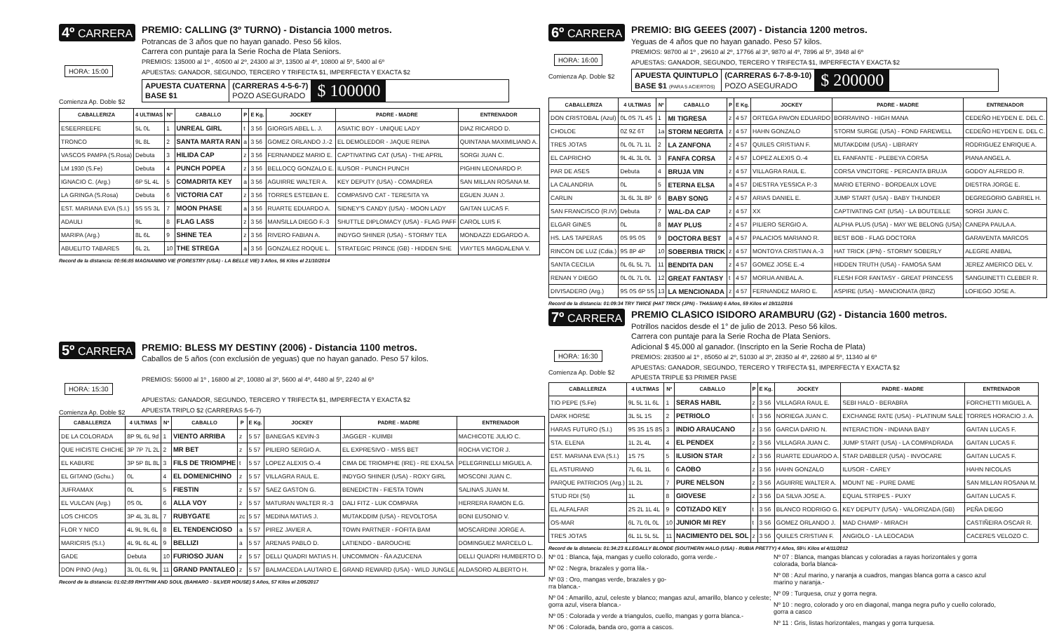4º CARRERA
HORA: 15:00
Comienza Ap. Doble $2
PREMIO: CALLING (3º TURNO) - Distancia 1000 metros.
Potrancas de 3 años que no hayan ganado. Peso 56 kilos.
Carrera con puntaje para la Serie Rocha de Plata Seniors.
PREMIOS: 135000 al 1º , 40500 al 2º, 24300 al 3º, 13500 al 4º, 10800 al 5º, 5400 al 6º
APUESTAS: GANADOR, SEGUNDO, TERCERO Y TRIFECTA $1, IMPERFECTA Y EXACTA $2
APUESTA CUATERNA
BASE $1
(CARRERAS 4-5-6-7)
POZO ASEGURADO
$ 100000
| CABALLERIZA | 4 ULTIMAS | Nº | CABALLO | P | E Kg. | JOCKEY | PADRE - MADRE | ENTRENADOR |
| --- | --- | --- | --- | --- | --- | --- | --- | --- |
| ESEERREEFE | 5L 0L | 1 | UNREAL GIRL | t | 3 56 | GIORGIS ABEL L. J. | ASIATIC BOY - UNIQUE LADY | DIAZ RICARDO D. |
| TRONCO | 9L 8L | 2 | SANTA MARTA RAN | a | 3 56 | GOMEZ ORLANDO J.-2 | EL DEMOLEDOR - JAQUE REINA | QUINTANA MAXIMILIANO A. |
| VASCOS PAMPA (S.Rosa) | Debuta | 3 | HILIDA CAP | z | 3 56 | FERNANDEZ MARIO E. | CAPTIVATING CAT (USA) - THE APRIL | SORGI JUAN C. |
| LM 1930 (S.Fe) | Debuta | 4 | PUNCH POPEA | z | 3 56 | BELLOCQ GONZALO E. | ILUSOR - PUNCH PUNCH | PIGHIN LEONARDO P. |
| IGNACIO C. (Arg.) | 6P 5L 4L | 5 | COMADRITA KEY | a | 3 56 | AGUIRRE WALTER A. | KEY DEPUTY (USA) - COMADREA | SAN MILLAN ROSANA M. |
| LA GRINGA (S.Rosa) | Debuta | 6 | VICTORIA CAT | z | 3 56 | TORRES ESTEBAN E. | COMPASIVO CAT - TERESITA YA | EGUEN JUAN J. |
| EST. MARIANA EVA (S.I.) | 5S 5S 3L | 7 | MOON PHASE | a | 3 56 | RUARTE EDUARDO A. | SIDNEY'S CANDY (USA) - MOON LADY | GAITAN LUCAS F. |
| ADAULI | 9L | 8 | FLAG LASS | z | 3 56 | MANSILLA DIEGO F.-3 | SHUTTLE DIPLOMACY (USA) - FLAG PAFF | CAROL LUIS F. |
| MARIPA (Arg.) | 8L 6L | 9 | SHINE TEA | z | 3 56 | RIVERO FABIAN A. | INDYGO SHINER (USA) - STORMY TEA | MONDAZZI EDGARDO A. |
| ABUELITO TABARES | 6L 2L | 10 | THE STREGA | a | 3 56 | GONZALEZ ROQUE L. | STRATEGIC PRINCE (GB) - HIDDEN SHE | VIAYTES MAGDALENA V. |
Record de la distancia: 00:56:85 MAGNANIMO VIE (FORESTRY (USA) - LA BELLE VIE) 3 Años, 56 Kilos el 21/10/2014
5º CARRERA
HORA: 15:30
Comienza Ap. Doble $2
PREMIO: BLESS MY DESTINY (2006) - Distancia 1100 metros.
Caballos de 5 años (con exclusión de yeguas) que no hayan ganado. Peso 57 kilos.
PREMIOS: 56000 al 1º , 16800 al 2º, 10080 al 3º, 5600 al 4º, 4480 al 5º, 2240 al 6º
APUESTAS: GANADOR, SEGUNDO, TERCERO Y TRIFECTA $1, IMPERFECTA Y EXACTA $2
APUESTA TRIPLO $2 (CARRERAS 5-6-7)
| CABALLERIZA | 4 ULTIMAS | Nº | CABALLO | P | E Kg. | JOCKEY | PADRE - MADRE | ENTRENADOR |
| --- | --- | --- | --- | --- | --- | --- | --- | --- |
| DE LA COLORADA | 8P 9L 6L 9d | 1 | VIENTO ARRIBA | z | 5 57 | BANEGAS KEVIN-3 | JAGGER - KUIMBI | MACHICOTE JULIO C. |
| QUE HICISTE CHICHE | 3P 7P 7L 2L | 2 | MR BET | z | 5 57 | PILIERO SERGIO A. | EL EXPRESIVO - MISS BET | ROCHA VICTOR J. |
| EL KABURE | 3P 5P 8L 8L | 3 | FILS DE TRIOMPHE | t | 5 57 | LOPEZ ALEXIS O.-4 | CIMA DE TRIOMPHE (IRE) - RE EXALSA | PELEGRINELLI MIGUEL A. |
| EL GITANO (Gchu.) | 0L | 4 | EL DOMENICHINO | z | 5 57 | VILLAGRA RAUL E. | INDYGO SHINER (USA) - ROXY GIRL | MOSCONI JUAN C. |
| JUFRAMAX | 0L | 5 | FIESTIN | z | 5 57 | SAEZ GASTON G. | BENEDICTIN - FIESTA TOWN | SALINAS JUAN M. |
| EL VULCAN (Arg.) | 0S 0L | 6 | ALLA VOY | z | 5 57 | MATURAN WALTER R.-3 | DALI FITZ - LUK COMPARA | HERRERA RAMON E.G. |
| LOS CHICOS | 3P 4L 3L 8L | 7 | RUBYGATE | zc | 5 57 | MEDINA MATIAS J. | MUTAKDDIM (USA) - REVOLTOSA | BONI EUSONIO V. |
| FLOR Y NICO | 4L 9L 9L 6L | 8 | EL TENDENCIOSO | a | 5 57 | PIREZ JAVIER A. | TOWN PARTNER - FOFITA BAM | MOSCARDINI JORGE A. |
| MARICRIS (S.I.) | 4L 9L 6L 4L | 9 | BELLIZI | a | 5 57 | ARENAS PABLO D. | LATIENDO - BAROUCHE | DOMINGUEZ MARCELO L. |
| GADE | Debuta | 10 | FURIOSO JUAN | z | 5 57 | DELLI QUADRI MATIAS H. | UNCOMMON - ÑA AZUCENA | DELLI QUADRI HUMBERTO D. |
| DON PINO (Arg.) | 3L 0L 6L 9L | 11 | GRAND PANTALEO | z | 5 57 | BALMACEDA LAUTARO E. | GRAND REWARD (USA) - WILD JUNGLE | ALDASORO ALBERTO H. |
Record de la distancia: 01:02:89 RHYTHM AND SOUL (BAHIARO - SILVER HOUSE) 5 Años, 57 Kilos el 2/05/2017
6º CARRERA
HORA: 16:00
Comienza Ap. Doble $2
PREMIO: BIG GEEES (2007) - Distancia 1200 metros.
Yeguas de 4 años que no hayan ganado. Peso 57 kilos.
PREMIOS: 98700 al 1º , 29610 al 2º, 17766 al 3º, 9870 al 4º, 7896 al 5º, 3948 al 6º
APUESTAS: GANADOR, SEGUNDO, TERCERO Y TRIFECTA $1, IMPERFECTA Y EXACTA $2
APUESTA QUINTUPLO
BASE $1 (PARA 5 ACIERTOS)
(CARRERAS 6-7-8-9-10)
POZO ASEGURADO
$ 200000
| CABALLERIZA | 4 ULTIMAS | Nº | CABALLO | P | E Kg. | JOCKEY | PADRE - MADRE | ENTRENADOR |
| --- | --- | --- | --- | --- | --- | --- | --- | --- |
| DON CRISTOBAL (Azul) | 0L 0S 7L 4S | 1 | MI TIGRESA | z | 4 57 | ORTEGA PAVON EDUARDO | BORRAVINO - HIGH MANA | CEDEÑO HEYDEN E. DEL C. |
| CHOLOE | 0Z 9Z 6T | 1a | STORM NEGRITA | z | 4 57 | HAHN GONZALO | STORM SURGE (USA) - FOND FAREWELL | CEDEÑO HEYDEN E. DEL C. |
| TRES JOTAS | 0L 0L 7L 1L | 2 | LA ZANFONA | z | 4 57 | QUILES CRISTIAN F. | MUTAKDDIM (USA) - LIBRARY | RODRIGUEZ ENRIQUE A. |
| EL CAPRICHO | 9L 4L 3L 0L | 3 | FANFA CORSA | z | 4 57 | LOPEZ ALEXIS O.-4 | EL FANFANTE - PLEBEYA CORSA | PIANA ANGEL A. |
| PAR DE ASES | Debuta | 4 | BRUJA VIN | z | 4 57 | VILLAGRA RAUL E. | CORSA VINCITORE - PERCANTA BRUJA | GODOY ALFREDO R. |
| LA CALANDRIA | 0L | 5 | ETERNA ELSA | a | 4 57 | DIESTRA YESSICA P.-3 | MARIO ETERNO - BORDEAUX LOVE | DIESTRA JORGE E. |
| CARLIN | 3L 6L 3L 8P | 6 | BABY SONG | z | 4 57 | ARIAS DANIEL E. | JUMP START (USA) - BABY THUNDER | DEGREGORIO GABRIEL H. |
| SAN FRANCISCO (R.IV) | Debuta | 7 | WAL-DA CAP | z | 4 57 | XX | CAPTIVATING CAT (USA) - LA BOUTEILLE | SORGI JUAN C. |
| ELGAR GINES | 0L | 8 | MAY PLUS | z | 4 57 | PILIERO SERGIO A. | ALPHA PLUS (USA) - MAY WE BELONG (USA) | CANEPA PAULA A. |
| HS. LAS TAPERAS | 0S 9S 0S | 9 | DOCTORA BEST | a | 4 57 | PALACIOS MARIANO R. | BEST BOB - FLAG DOCTORA | GARAVENTA MARCOS |
| RINCON DE LUZ (Cdia.) | 9S 8P 4P | 10 | SOBERBIA TRICK | z | 4 57 | MONTOYA CRISTIAN A.-3 | HAT TRICK (JPN) - STORMY SOBERLY | ALEGRE ANIBAL |
| SANTA CECILIA | 0L 6L 5L 7L | 11 | BENDITA DAN | z | 4 57 | GOMEZ JOSE E.-4 | HIDDEN TRUTH (USA) - FAMOSA SAM | JEREZ AMERICO DEL V. |
| RENAN Y DIEGO | 0L 0L 7L 0L | 12 | GREAT FANTASY | t | 4 57 | MORUA ANIBAL A. | FLESH FOR FANTASY - GREAT PRINCESS | SANGUINETTI CLEBER R. |
| DIVISADERO (Arg.) | 9S 0S 6P 5S | 13 | LA MENCIONADA | z | 4 57 | FERNANDEZ MARIO E. | ASPIRE (USA) - MANCIONATA (BRZ) | LOFIEGO JOSE A. |
Record de la distancia: 01:09:34 TRY TWICE (HAT TRICK (JPN) - THASIAN) 6 Años, 59 Kilos el 19/11/2016
7º CARRERA
HORA: 16:30
Comienza Ap. Doble $2
PREMIO CLASICO ISIDORO ARAMBURU (G2) - Distancia 1600 metros.
Potrillos nacidos desde el 1° de julio de 2013. Peso 56 kilos.
Carrera con puntaje para la Serie Rocha de Plata Seniors.
Adicional $ 45.000 al ganador. (Inscripto en la Serie Rocha de Plata)
PREMIOS: 283500 al 1º , 85050 al 2º, 51030 al 3º, 28350 al 4º, 22680 al 5º, 11340 al 6º
APUESTAS: GANADOR, SEGUNDO, TERCERO Y TRIFECTA $1, IMPERFECTA Y EXACTA $2
APUESTA TRIPLE $3 PRIMER PASE
| CABALLERIZA | 4 ULTIMAS | Nº | CABALLO | P | E Kg. | JOCKEY | PADRE - MADRE | ENTRENADOR |
| --- | --- | --- | --- | --- | --- | --- | --- | --- |
| TIO PEPE (S.Fe) | 9L 5L 1L 6L | 1 | SERAS HABIL | z | 3 56 | VILLAGRA RAUL E. | SEBI HALO - BERABRA | FORCHETTI MIGUEL A. |
| DARK HORSE | 3L 5L 1S | 2 | PETRIOLO | t | 3 56 | NORIEGA JUAN C. | EXCHANGE RATE (USA) - PLATINUM SALE | TORRES HORACIO J. A. |
| HARAS FUTURO (S.I.) | 9S 3S 1S 8S | 3 | INDIO ARAUCANO | z | 3 56 | GARCIA DARIO N. | INTERACTION - INDIANA BABY | GAITAN LUCAS F. |
| STA. ELENA | 1L 2L 4L | 4 | EL PENDEX | z | 3 56 | VILLAGRA JUAN C. | JUMP START (USA) - LA COMPADRADA | GAITAN LUCAS F. |
| EST. MARIANA EVA (S.I.) | 1S 7S | 5 | ILUSION STAR | z | 3 56 | RUARTE EDUARDO A. | STAR DABBLER (USA) - INVOCARE | GAITAN LUCAS F. |
| EL ASTURIANO | 7L 6L 1L | 6 | CAOBO | z | 3 56 | HAHN GONZALO | ILUSOR - CAREY | HAHN NICOLAS |
| PARQUE PATRICIOS (Arg.) | 1L 2L | 7 | PURE NELSON | z | 3 56 | AGUIRRE WALTER A. | MOUNT NE - PURE DAME | SAN MILLAN ROSANA M. |
| STUD RDI (SI) | 1L | 8 | GIOVESE | z | 3 56 | DA SILVA JOSE A. | EQUAL STRIPES - PUXY | GAITAN LUCAS F. |
| EL ALFALFAR | 2S 2L 1L 4L | 9 | COTIZADO KEY | t | 3 56 | BLANCO RODRIGO G. | KEY DEPUTY (USA) - VALORIZADA (GB) | PEÑA DIEGO |
| OS-MAR | 6L 7L 0L 0L | 10 | JUNIOR MI REY | t | 3 56 | GOMEZ ORLANDO J. | MAD CHAMP - MIRACH | CASTIÑEIRA OSCAR R. |
| TRES JOTAS | 6L 1L 5L 5L | 11 | NACIMIENTO DEL SOL | z | 3 56 | QUILES CRISTIAN F. | ANGIOLO - LA LEOCADIA | CACERES VELOZO C. |
Record de la distancia: 01:34:23 ILLEGALLY BLONDE (SOUTHERN HALO (USA) - RUBIA PRETTY) 4 Años, 59½ Kilos el 4/11/2012
Nº 01 : Blanca, faja, mangas y cuello colorado, gorra verde.-
Nº 02 : Negra, brazales y gorra lila.-
Nº 03 : Oro, mangas verde, brazales y go-
rra blanca.-
Nº 04 : Amarillo, azul, celeste y blanco; mangas azul, amarillo, blanco y celeste; gorra azul, visera blanca.-
Nº 05 : Colorada y verde a triangulos, cuello, mangas y gorra blanca.-
Nº 06 : Colorada, banda oro, gorra a cascos.
Nº 07 : Blanca, mangas blancas y coloradas a rayas horizontales y gorra colorada, borla blanca-
Nº 08 : Azul marino, y naranja a cuadros, mangas blanca gorra a casco azul marino y naranja.-
Nº 09 : Turquesa, cruz y gorra negra.
Nº 10 : negro, colorado y oro en diagonal, manga negra puño y cuello colorado, gorra a casco
Nº 11 : Gris, listas horizontales, mangas y gorra turquesa.